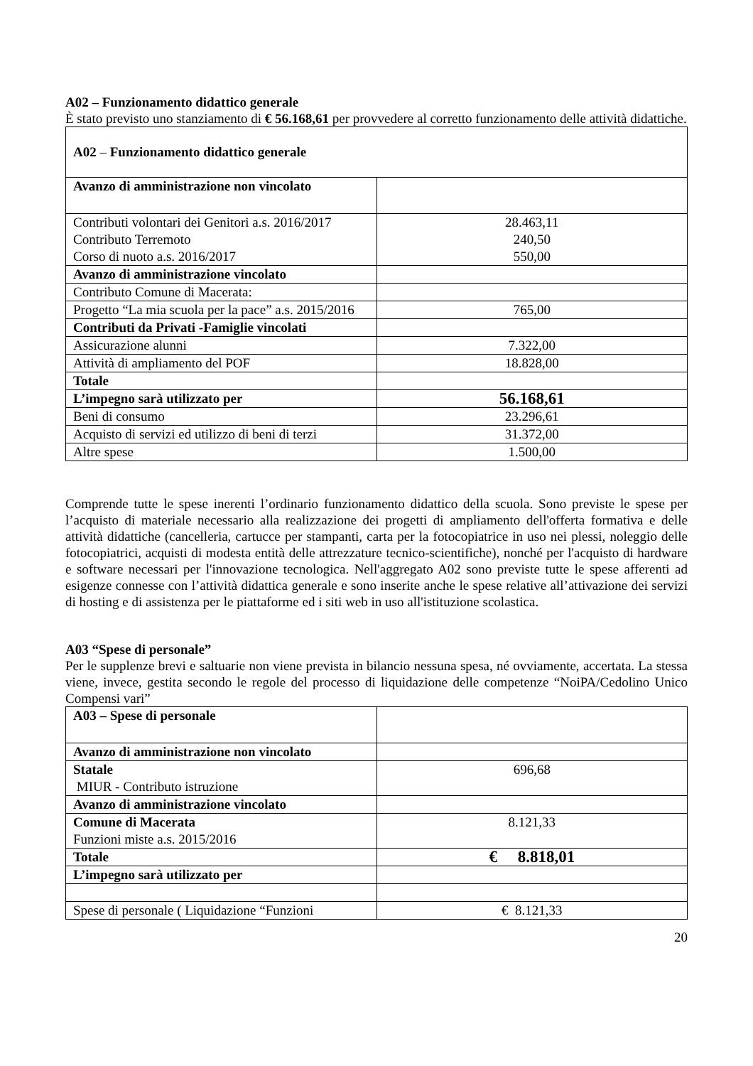A02 – Funzionamento didattico generale
È stato previsto uno stanziamento di € 56.168,61 per provvedere al corretto funzionamento delle attività didattiche.
| A02 – Funzionamento didattico generale | |
| Avanzo di amministrazione non vincolato | |
| Contributi volontari dei Genitori a.s. 2016/2017 Contributo Terremoto Corso di nuoto a.s. 2016/2017 | 28.463,11 240,50 550,00 |
| Avanzo di amministrazione vincolato | |
| Contributo Comune di Macerata: | |
| Progetto “La mia scuola per la pace” a.s. 2015/2016 | 765,00 |
| Contributi da Privati -Famiglie vincolati | |
| Assicurazione alunni | 7.322,00 |
| Attività di ampliamento del POF | 18.828,00 |
| Totale | |
| L’impegno sarà utilizzato per | 56.168,61 |
| Beni di consumo | 23.296,61 |
| Acquisto di servizi ed utilizzo di beni di terzi | 31.372,00 |
| Altre spese | 1.500,00 |
Comprende tutte le spese inerenti l’ordinario funzionamento didattico della scuola. Sono previste le spese per l’acquisto di materiale necessario alla realizzazione dei progetti di ampliamento dell'offerta formativa e delle attività didattiche (cancelleria, cartucce per stampanti, carta per la fotocopiatrice in uso nei plessi, noleggio delle fotocopiatrici, acquisti di modesta entità delle attrezzature tecnico-scientifiche), nonché per l'acquisto di hardware e software necessari per l'innovazione tecnologica. Nell'aggregato A02 sono previste tutte le spese afferenti ad esigenze connesse con l’attività didattica generale e sono inserite anche le spese relative all’attivazione dei servizi di hosting e di assistenza per le piattaforme ed i siti web in uso all'istituzione scolastica.
A03 “Spese di personale”
Per le supplenze brevi e saltuarie non viene prevista in bilancio nessuna spesa, né ovviamente, accertata. La stessa viene, invece, gestita secondo le regole del processo di liquidazione delle competenze “NoiPA/Cedolino Unico Compensi vari”
| A03 – Spese di personale | |
| Avanzo di amministrazione non vincolato | |
| Statale MIUR - Contributo istruzione | 696,68 |
| Avanzo di amministrazione vincolato | |
| Comune di Macerata Funzioni miste a.s. 2015/2016 | 8.121,33 |
| Totale | € 8.818,01 |
| L’impegno sarà utilizzato per | |
| Spese di personale ( Liquidazione “Funzioni | € 8.121,33 |
20